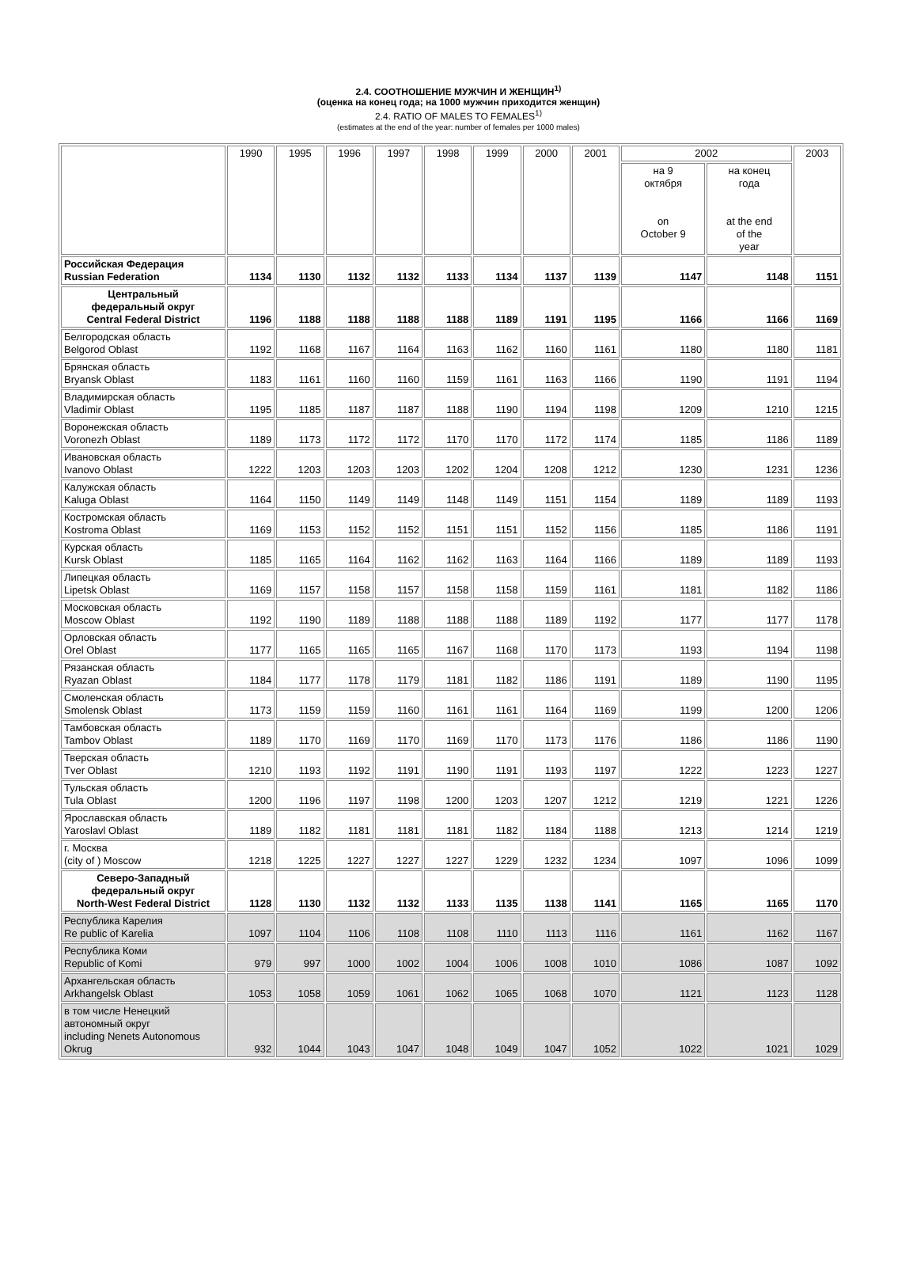2.4. СООТНОШЕНИЕ МУЖЧИН И ЖЕНЩИН<sup>1)</sup>
(оценка на конец года; на 1000 мужчин приходится женщин)
2.4. RATIO OF MALES TO FEMALES<sup>1)</sup>
(estimates at the end of the year: number of females per 1000 males)
| | 1990 | 1995 | 1996 | 1997 | 1998 | 1999 | 2000 | 2001 | 2002 | | 2003 |
| | | | | | | | | | на 9 октября on October 9 | на конец года at the end of the year | |
| Российская Федерация Russian Federation | 1134 | 1130 | 1132 | 1132 | 1133 | 1134 | 1137 | 1139 | 1147 | 1148 | 1151 |
| Центральный федеральный округ Central Federal District | 1196 | 1188 | 1188 | 1188 | 1188 | 1189 | 1191 | 1195 | 1166 | 1166 | 1169 |
| Белгородская область Belgorod Oblast | 1192 | 1168 | 1167 | 1164 | 1163 | 1162 | 1160 | 1161 | 1180 | 1180 | 1181 |
| Брянская область Bryansk Oblast | 1183 | 1161 | 1160 | 1160 | 1159 | 1161 | 1163 | 1166 | 1190 | 1191 | 1194 |
| Владимирская область Vladimir Oblast | 1195 | 1185 | 1187 | 1187 | 1188 | 1190 | 1194 | 1198 | 1209 | 1210 | 1215 |
| Воронежская область Voronezh Oblast | 1189 | 1173 | 1172 | 1172 | 1170 | 1170 | 1172 | 1174 | 1185 | 1186 | 1189 |
| Ивановская область Ivanovo Oblast | 1222 | 1203 | 1203 | 1203 | 1202 | 1204 | 1208 | 1212 | 1230 | 1231 | 1236 |
| Калужская область Kaluga Oblast | 1164 | 1150 | 1149 | 1149 | 1148 | 1149 | 1151 | 1154 | 1189 | 1189 | 1193 |
| Костромская область Kostroma Oblast | 1169 | 1153 | 1152 | 1152 | 1151 | 1151 | 1152 | 1156 | 1185 | 1186 | 1191 |
| Курская область Kursk Oblast | 1185 | 1165 | 1164 | 1162 | 1162 | 1163 | 1164 | 1166 | 1189 | 1189 | 1193 |
| Липецкая область Lipetsk Oblast | 1169 | 1157 | 1158 | 1157 | 1158 | 1158 | 1159 | 1161 | 1181 | 1182 | 1186 |
| Московская область Moscow Oblast | 1192 | 1190 | 1189 | 1188 | 1188 | 1188 | 1189 | 1192 | 1177 | 1177 | 1178 |
| Орловская область Orel Oblast | 1177 | 1165 | 1165 | 1165 | 1167 | 1168 | 1170 | 1173 | 1193 | 1194 | 1198 |
| Рязанская область Ryazan Oblast | 1184 | 1177 | 1178 | 1179 | 1181 | 1182 | 1186 | 1191 | 1189 | 1190 | 1195 |
| Смоленская область Smolensk Oblast | 1173 | 1159 | 1159 | 1160 | 1161 | 1161 | 1164 | 1169 | 1199 | 1200 | 1206 |
| Тамбовская область Tambov Oblast | 1189 | 1170 | 1169 | 1170 | 1169 | 1170 | 1173 | 1176 | 1186 | 1186 | 1190 |
| Тверская область Tver Oblast | 1210 | 1193 | 1192 | 1191 | 1190 | 1191 | 1193 | 1197 | 1222 | 1223 | 1227 |
| Тульская область Tula Oblast | 1200 | 1196 | 1197 | 1198 | 1200 | 1203 | 1207 | 1212 | 1219 | 1221 | 1226 |
| Ярославская область Yaroslavl Oblast | 1189 | 1182 | 1181 | 1181 | 1181 | 1182 | 1184 | 1188 | 1213 | 1214 | 1219 |
| г. Москва (city of ) Moscow | 1218 | 1225 | 1227 | 1227 | 1227 | 1229 | 1232 | 1234 | 1097 | 1096 | 1099 |
| Северо-Западный федеральный округ North-West Federal District | 1128 | 1130 | 1132 | 1132 | 1133 | 1135 | 1138 | 1141 | 1165 | 1165 | 1170 |
| Республика Карелия Re public of Karelia | 1097 | 1104 | 1106 | 1108 | 1108 | 1110 | 1113 | 1116 | 1161 | 1162 | 1167 |
| Республика Коми Republic of Komi | 979 | 997 | 1000 | 1002 | 1004 | 1006 | 1008 | 1010 | 1086 | 1087 | 1092 |
| Архангельская область Arkhangelsk Oblast | 1053 | 1058 | 1059 | 1061 | 1062 | 1065 | 1068 | 1070 | 1121 | 1123 | 1128 |
| в том числе Ненецкий автономный округ including Nenets Autonomous Okrug | 932 | 1044 | 1043 | 1047 | 1048 | 1049 | 1047 | 1052 | 1022 | 1021 | 1029 |